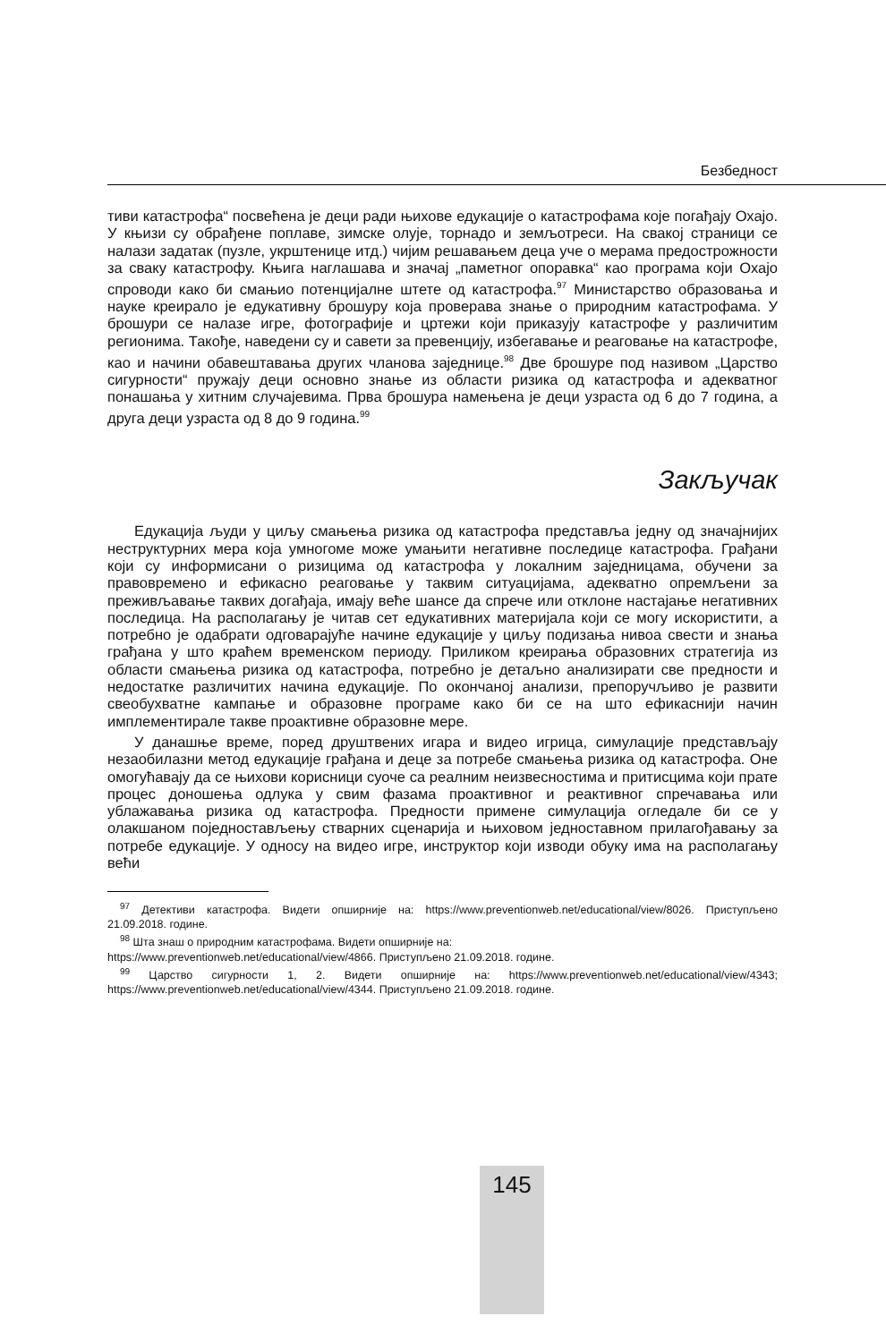Безбедност
тиви катастрофа“ посвећена је деци ради њихове едукације о катастрофама које погађају Охајо. У књизи су обрађене поплаве, зимске олује, торнадо и земљотреси. На свакој страници се налази задатак (пузле, укрштенице итд.) чијим решавањем деца уче о мерама предострожности за сваку катастрофу. Књига наглашава и значај „паметног опоравка“ као програма који Охајо спроводи како би смањио потенцијалне штете од катастрофа.<sup>97</sup> Министарство образовања и науке креирало је едукативну брошуру која проверава знање о природним катастрофама. У брошури се налазе игре, фотографије и цртежи који приказују катастрофе у различитим регионима. Такође, наведени су и савети за превенцију, избегавање и реаговање на катастрофе, као и начини обавештавања других чланова заједнице.<sup>98</sup> Две брошуре под називом „Царство сигурности“ пружају деци основно знање из области ризика од катастрофа и адекватног понашања у хитним случајевима. Прва брошура намењена је деци узраста од 6 до 7 година, а друга деци узраста од 8 до 9 година.<sup>99</sup>
Закључак
Едукација људи у циљу смањења ризика од катастрофа представља једну од значајнијих неструктурних мера која умногоме може умањити негативне последице катастрофа. Грађани који су информисани о ризицима од катастрофа у локалним заједницама, обучени за правовремено и ефикасно реаговање у таквим ситуацијама, адекватно опремљени за преживљавање таквих догађаја, имају веће шансе да спрече или отклоне настајање негативних последица. На располагању је читав сет едукативних материјала који се могу искористити, а потребно је одабрати одговарајуће начине едукације у циљу подизања нивоа свести и знања грађана у што краћем временском периоду. Приликом креирања образовних стратегија из области смањења ризика од катастрофа, потребно је детаљно анализирати све предности и недостатке различитих начина едукације. По окончаној анализи, препоручљиво је развити свеобухватне кампање и образовне програме како би се на што ефикаснији начин имплементирале такве проактивне образовне мере.
У данашње време, поред друштвених игара и видео игрица, симулације представљају незаобилазни метод едукације грађана и деце за потребе смањења ризика од катастрофа. Оне омогућавају да се њихови корисници суоче са реалним неизвесностима и притисцима који прате процес доношења одлука у свим фазама проактивног и реактивног спречавања или ублажавања ризика од катастрофа. Предности примене симулација огледале би се у олакшаном поједностављењу стварних сценарија и њиховом једноставном прилагођавању за потребе едукације. У односу на видео игре, инструктор који изводи обуку има на располагању већи
<sup>97</sup> Детективи катастрофа. Видети опширније на: https://www.preventionweb.net/educational/view/8026. Приступљено 21.09.2018. године.
<sup>98</sup> Шта знаш о природним катастрофама. Видети опширније на:
https://www.preventionweb.net/educational/view/4866. Приступљено 21.09.2018. године.
<sup>99</sup> Царство сигурности 1, 2. Видети опширније на: https://www.preventionweb.net/educational/view/4343; https://www.preventionweb.net/educational/view/4344. Приступљено 21.09.2018. године.
145